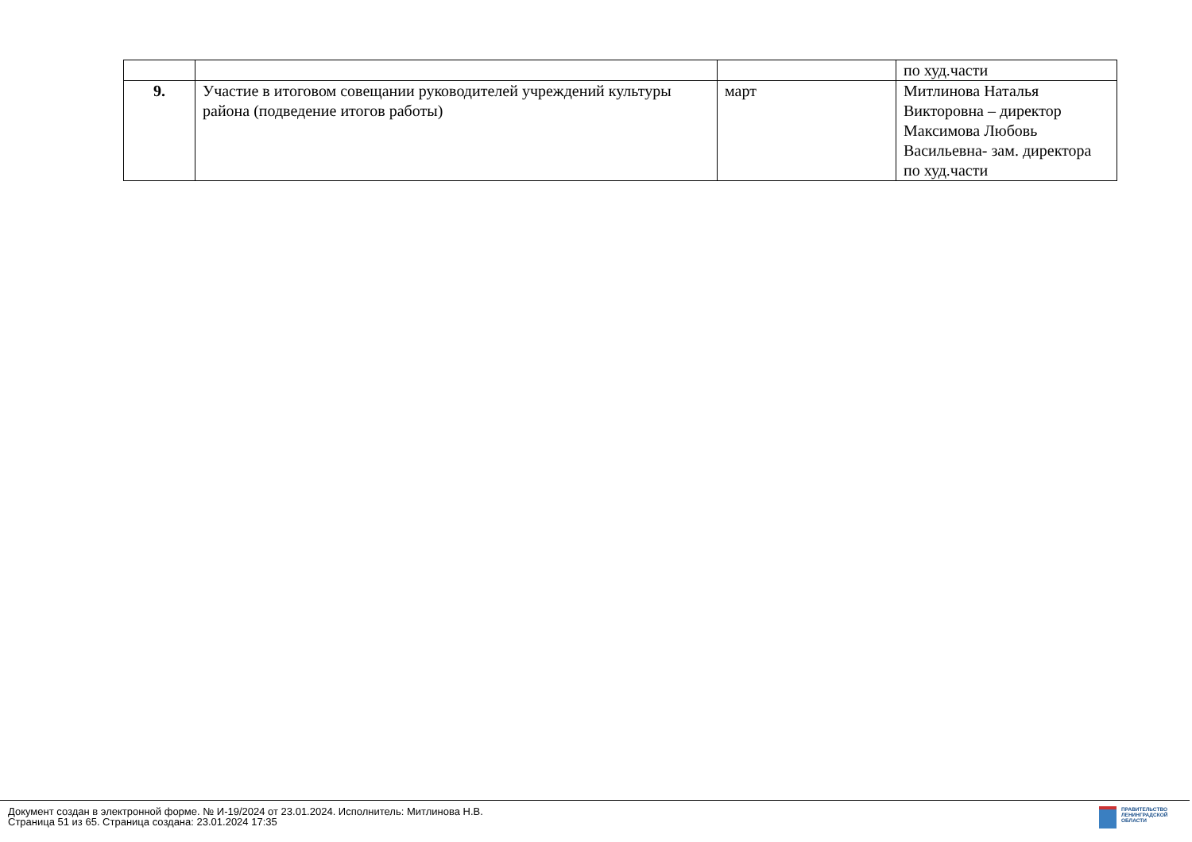| | | | по худ.части |
| 9. | Участие в итоговом совещании руководителей учреждений культуры района (подведение итогов работы) | март | Митлинова Наталья Викторовна – директор Максимова Любовь Васильевна- зам. директора по худ.части |
Документ создан в электронной форме. № И-19/2024 от 23.01.2024. Исполнитель: Митлинова Н.В.
Страница 51 из 65. Страница создана: 23.01.2024 17:35
ПРАВИТЕЛЬСТВО
ЛЕНИНГРАДСКОЙ
ОБЛАСТИ